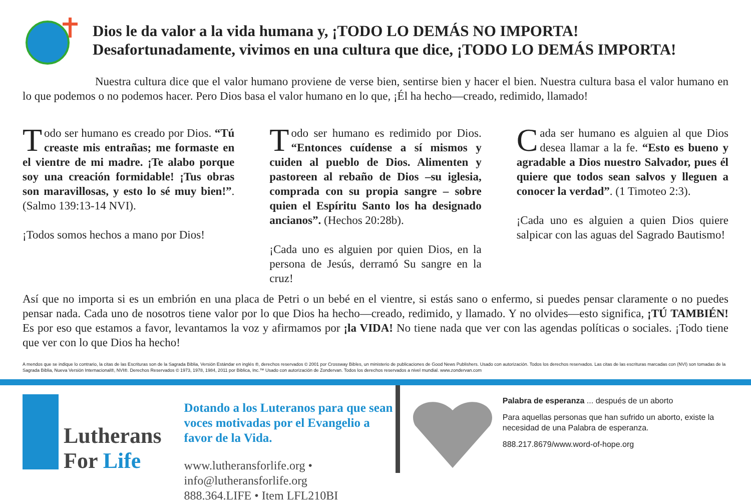Dios le da valor a la vida humana y, ¡TODO LO DEMÁS NO IMPORTA!
Desafortunadamente, vivimos en una cultura que dice, ¡TODO LO DEMÁS IMPORTA!
Nuestra cultura dice que el valor humano proviene de verse bien, sentirse bien y hacer el bien. Nuestra cultura basa el valor humano en lo que podemos o no podemos hacer. Pero Dios basa el valor humano en lo que, ¡Él ha hecho—creado, redimido, llamado!
Todo ser humano es creado por Dios. “Tú creaste mis entrañas; me formaste en el vientre de mi madre. ¡Te alabo porque soy una creación formidable! ¡Tus obras son maravillosas, y esto lo sé muy bien!”. (Salmo 139:13-14 NVI).
¡Todos somos hechos a mano por Dios!
Todo ser humano es redimido por Dios. “Entonces cuídense a sí mismos y cuiden al pueblo de Dios. Alimenten y pastoreen al rebaño de Dios –su iglesia, comprada con su propia sangre – sobre quien el Espíritu Santo los ha designado ancianos”. (Hechos 20:28b).
¡Cada uno es alguien por quien Dios, en la persona de Jesús, derramó Su sangre en la cruz!
Cada ser humano es alguien al que Dios desea llamar a la fe. “Esto es bueno y agradable a Dios nuestro Salvador, pues él quiere que todos sean salvos y lleguen a conocer la verdad”. (1 Timoteo 2:3).
¡Cada uno es alguien a quien Dios quiere salpicar con las aguas del Sagrado Bautismo!
Así que no importa si es un embrión en una placa de Petri o un bebé en el vientre, si estás sano o enfermo, si puedes pensar claramente o no puedes pensar nada. Cada uno de nosotros tiene valor por lo que Dios ha hecho—creado, redimido, y llamado. Y no olvides—esto significa, ¡TÚ TAMBIÉN! Es por eso que estamos a favor, levantamos la voz y afirmamos por ¡la VIDA! No tiene nada que ver con las agendas políticas o sociales. ¡Todo tiene que ver con lo que Dios ha hecho!
A mendos que se indique lo contrario, la citas de las Escrituras son de la Sagrada Biblia, Versión Estándar en inglés ®, derechos reservados © 2001 por Crossway Bibles, un ministerio de publicaciones de Good News Publishers. Usado con autorización. Todos los derechos reservados. Las citas de las escrituras marcadas con (NVI) son tomadas de la Sagrada Biblia, Nueva Versión Internacional®, NVI®. Derechos Reservados © 1973, 1978, 1984, 2011 por Biblica, Inc.™ Usado con autorización de Zondervan. Todos los derechos reservados a nivel mundial. www.zondervan.com
Lutherans
For Life
Dotando a los Luteranos para que sean voces motivadas por el Evangelio a favor de la Vida.
www.lutheransforlife.org • info@lutheransforlife.org
888.364.LIFE • Item LFL210BI
Palabra de esperanza ... después de un aborto
Para aquellas personas que han sufrido un aborto, existe la necesidad de una Palabra de esperanza.
888.217.8679/www.word-of-hope.org